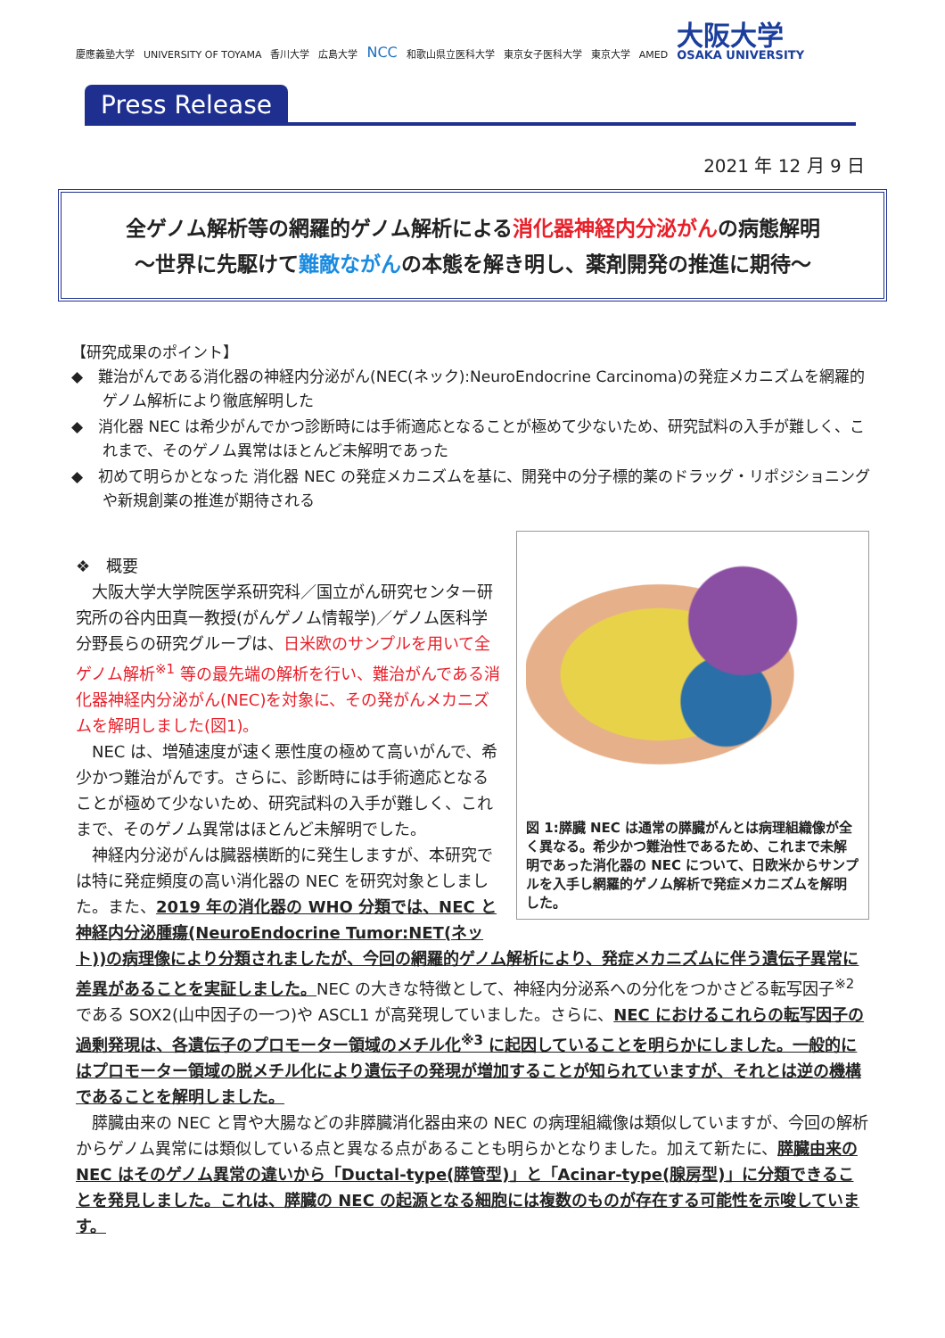慶應義塾大学 UNIVERSITY OF TOYAMA 香川大学 広島大学 NCC 和歌山県立医科大学 東京女子医科大学 東京大学 AMED 大阪大学 OSAKA UNIVERSITY
Press Release
2021 年 12 月 9 日
全ゲノム解析等の網羅的ゲノム解析による消化器神経内分泌がんの病態解明
～世界に先駆けて難敵ながんの本態を解き明し、薬剤開発の推進に期待～
【研究成果のポイント】
◆　難治がんである消化器の神経内分泌がん(NEC(ネック):NeuroEndocrine Carcinoma)の発症メカニズムを網羅的ゲノム解析により徹底解明した
◆　消化器 NEC は希少がんでかつ診断時には手術適応となることが極めて少ないため、研究試料の入手が難しく、これまで、そのゲノム異常はほとんど未解明であった
◆　初めて明らかとなった 消化器 NEC の発症メカニズムを基に、開発中の分子標的薬のドラッグ・リポジショニングや新規創薬の推進が期待される
図 1:膵臓 NEC は通常の膵臓がんとは病理組織像が全く異なる。希少かつ難治性であるため、これまで未解明であった消化器の NEC について、日欧米からサンプルを入手し網羅的ゲノム解析で発症メカニズムを解明した。
❖　概要
大阪大学大学院医学系研究科／国立がん研究センター研究所の谷内田真一教授(がんゲノム情報学)／ゲノム医科学分野長らの研究グループは、日米欧のサンプルを用いて全ゲノム解析<sup>※1</sup> 等の最先端の解析を行い、難治がんである消化器神経内分泌がん(NEC)を対象に、その発がんメカニズムを解明しました(図1)。
NEC は、増殖速度が速く悪性度の極めて高いがんで、希少かつ難治がんです。さらに、診断時には手術適応となることが極めて少ないため、研究試料の入手が難しく、これまで、そのゲノム異常はほとんど未解明でした。
神経内分泌がんは臓器横断的に発生しますが、本研究では特に発症頻度の高い消化器の NEC を研究対象としました。また、2019 年の消化器の WHO 分類では、NEC と神経内分泌腫瘍(NeuroEndocrine Tumor:NET(ネット))の病理像により分類されましたが、今回の網羅的ゲノム解析により、発症メカニズムに伴う遺伝子異常に差異があることを実証しました。NEC の大きな特徴として、神経内分泌系への分化をつかさどる転写因子<sup>※2</sup> である SOX2(山中因子の一つ)や ASCL1 が高発現していました。さらに、NEC におけるこれらの転写因子の過剰発現は、各遺伝子のプロモーター領域のメチル化<sup>※3</sup> に起因していることを明らかにしました。一般的にはプロモーター領域の脱メチル化により遺伝子の発現が増加することが知られていますが、それとは逆の機構であることを解明しました。
膵臓由来の NEC と胃や大腸などの非膵臓消化器由来の NEC の病理組織像は類似していますが、今回の解析からゲノム異常には類似している点と異なる点があることも明らかとなりました。加えて新たに、膵臓由来の NEC はそのゲノム異常の違いから「Ductal-type(膵管型)」と「Acinar-type(腺房型)」に分類できることを発見しました。これは、膵臓の NEC の起源となる細胞には複数のものが存在する可能性を示唆しています。